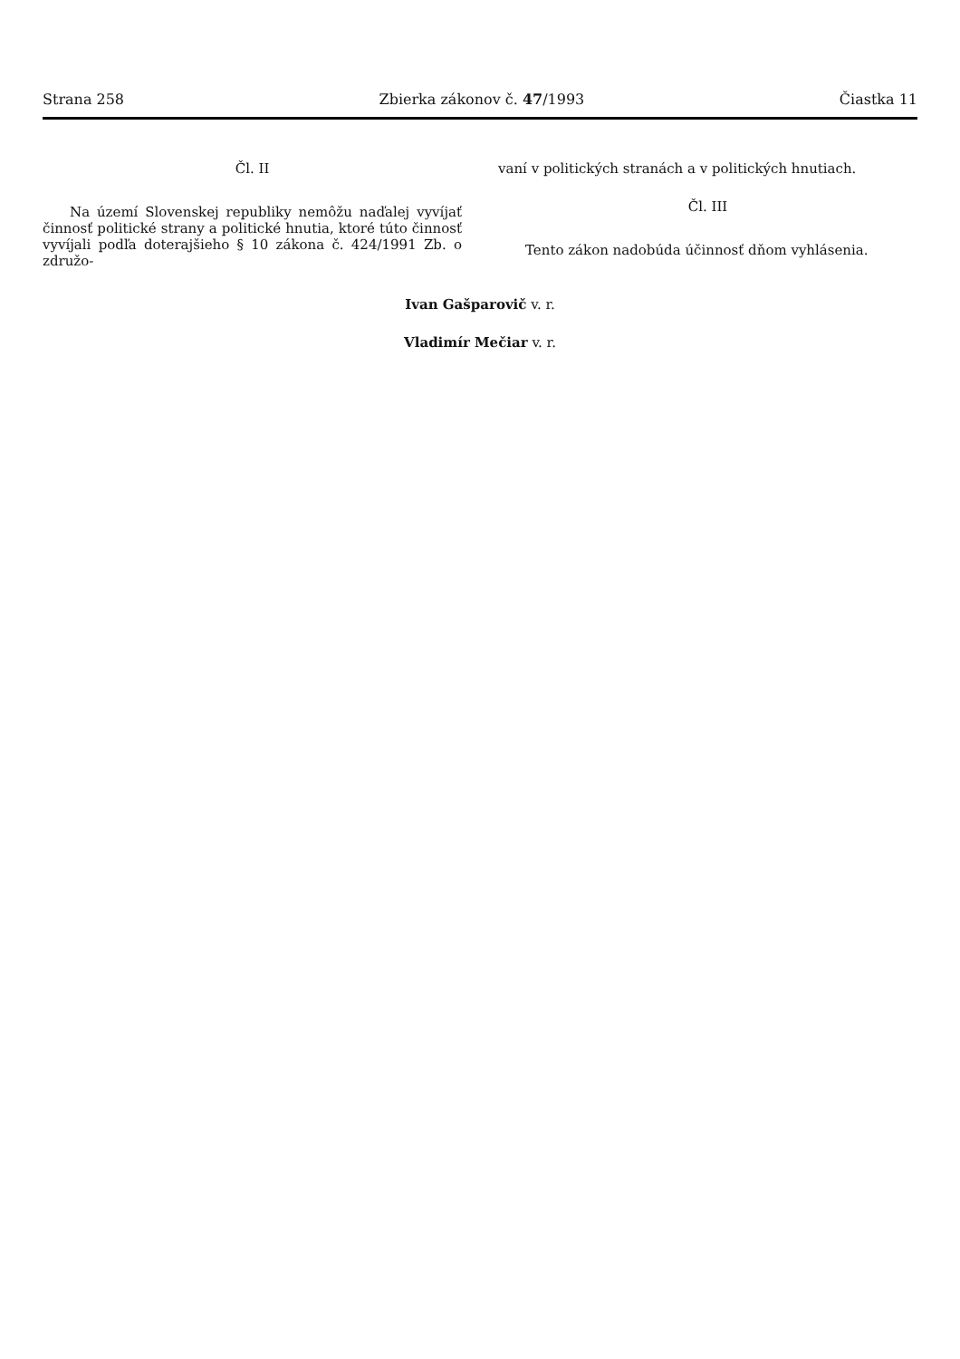Strana 258 Zbierka zákonov č. 47/1993 Čiastka 11
Čl. II
Na území Slovenskej republiky nemôžu naďalej vyvíjať činnosť politické strany a politické hnutia, ktoré túto činnosť vyvíjali podľa doterajšieho § 10 zákona č. 424/1991 Zb. o združo-
vaní v politických stranách a v politických hnutiach.
Čl. III
Tento zákon nadobúda účinnosť dňom vyhlásenia.
Ivan Gašparovič v. r.
Vladimír Mečiar v. r.